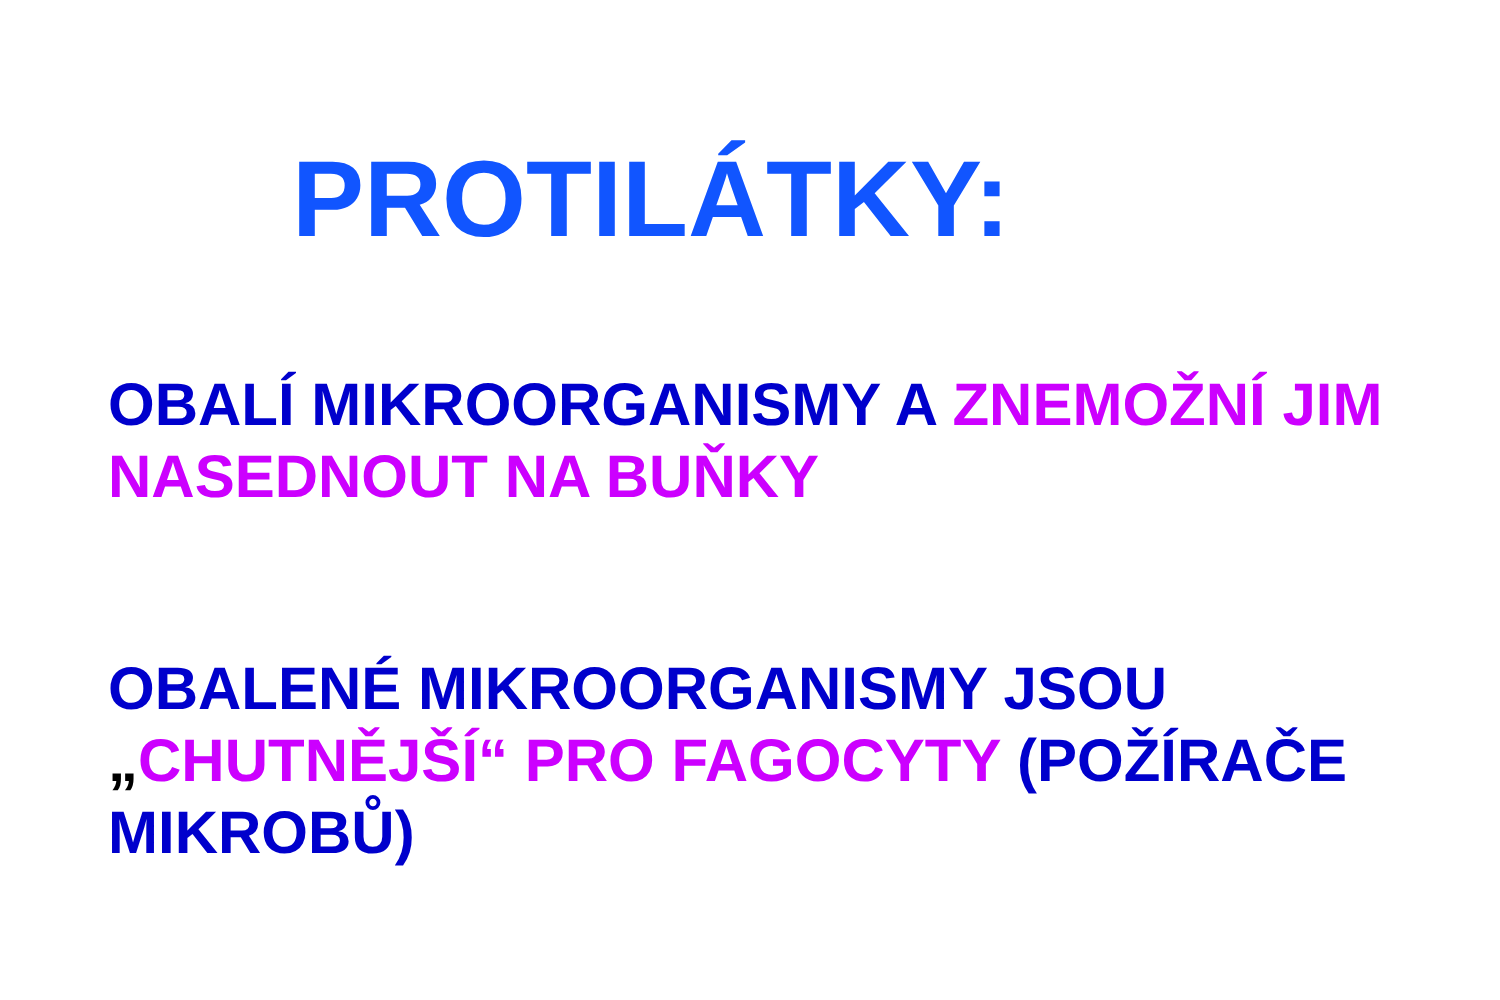PROTILÁTKY:
OBALÍ MIKROORGANISMY A ZNEMOŽNÍ JIM NASEDNOUT NA BUŇKY
OBALENÉ MIKROORGANISMY JSOU „CHUTNĚJŠÍ“ PRO FAGOCYTY (POŽÍRAČE MIKROBŮ)